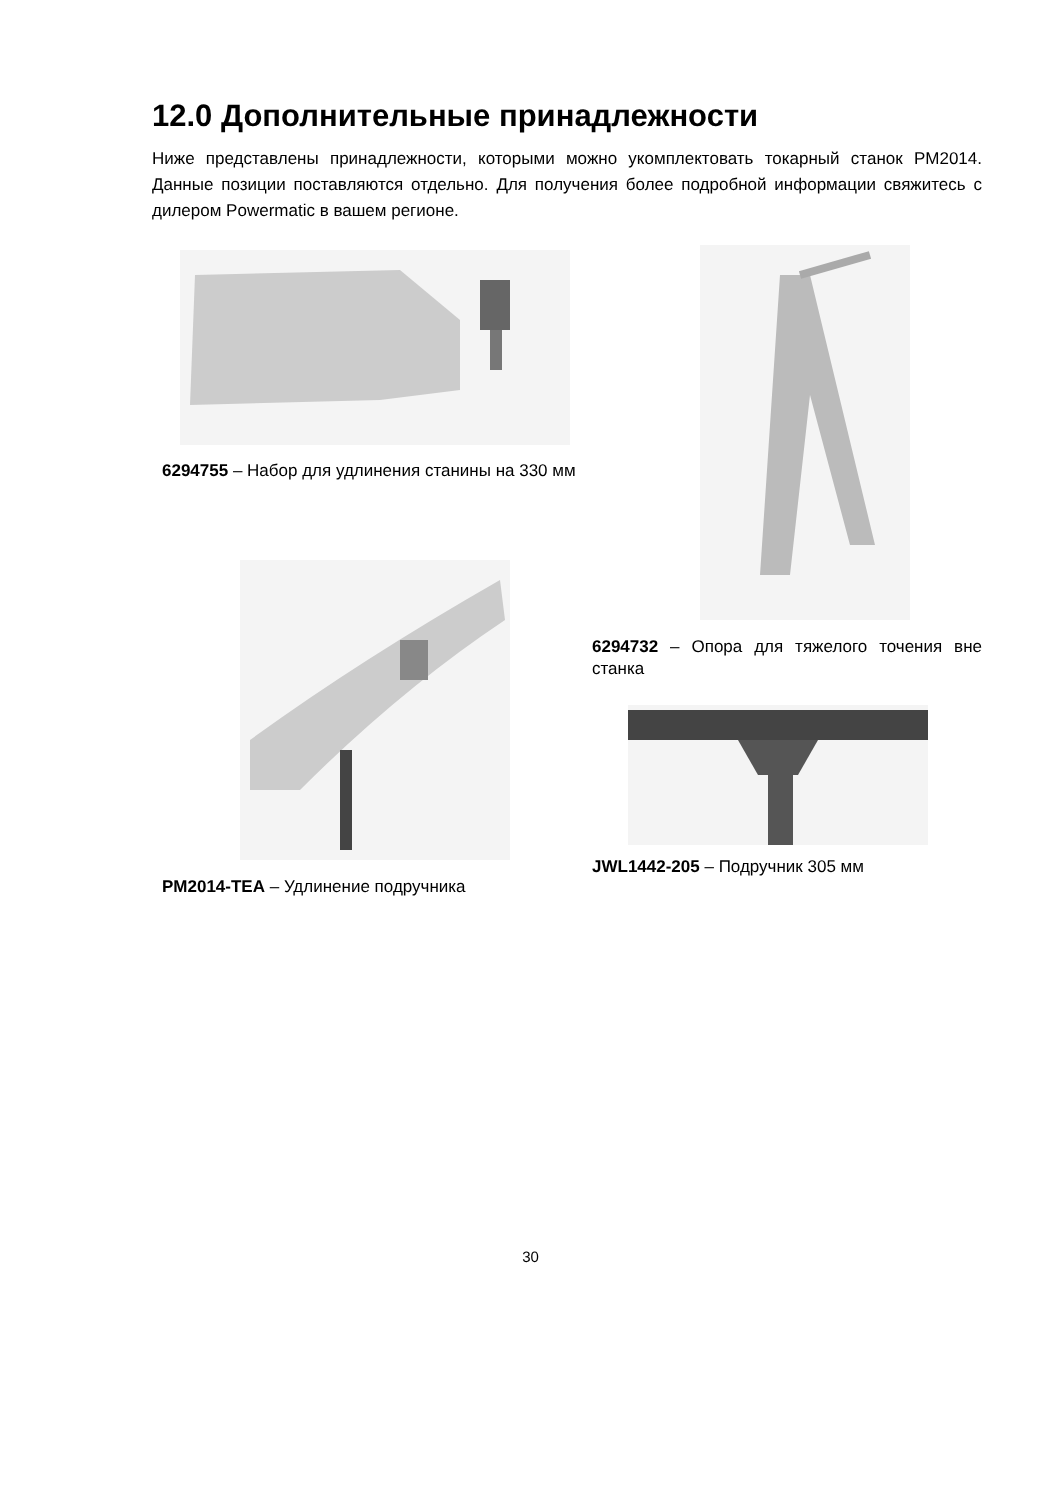12.0 Дополнительные принадлежности
Ниже представлены принадлежности, которыми можно укомплектовать токарный станок PM2014. Данные позиции поставляются отдельно. Для получения более подробной информации свяжитесь с дилером Powermatic в вашем регионе.
6294755 – Набор для удлинения станины на 330 мм
6294732 – Опора для тяжелого точения вне станка
PM2014-TEA – Удлинение подручника
JWL1442-205 – Подручник 305 мм
30